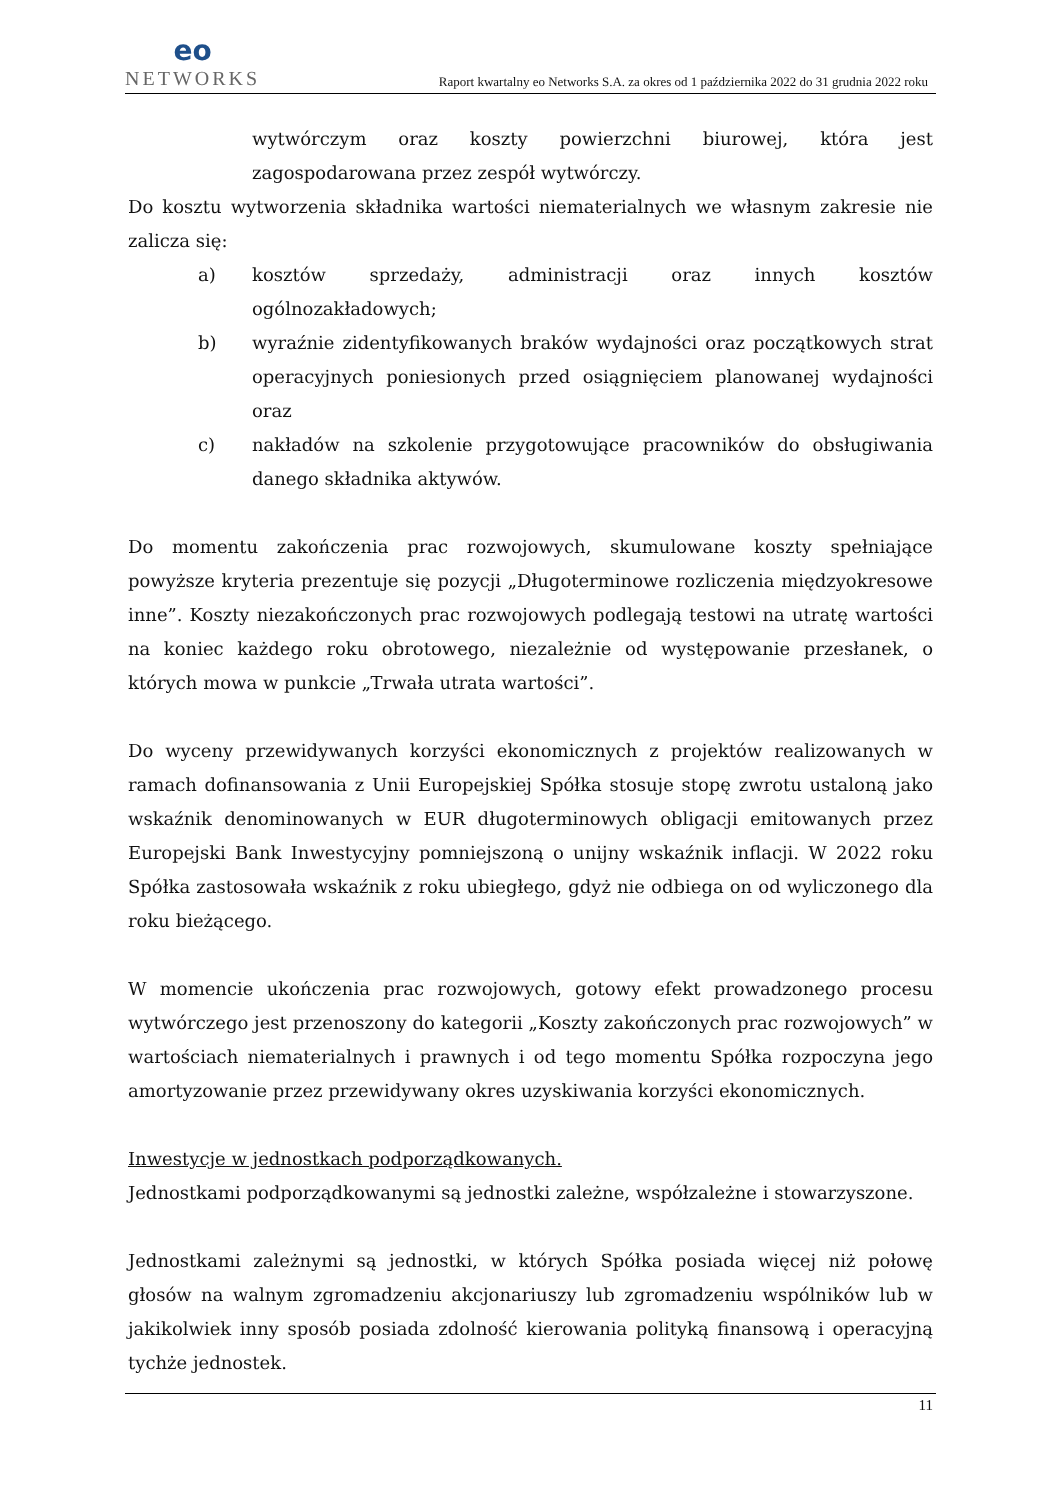eo
NETWORKS
Raport kwartalny eo Networks S.A. za okres od 1 października 2022 do 31 grudnia 2022 roku
wytwórczym oraz koszty powierzchni biurowej, która jest zagospodarowana przez zespół wytwórczy.
Do kosztu wytworzenia składnika wartości niematerialnych we własnym zakresie nie zalicza się:
a) kosztów sprzedaży, administracji oraz innych kosztów ogólnozakładowych;
b) wyraźnie zidentyfikowanych braków wydajności oraz początkowych strat operacyjnych poniesionych przed osiągnięciem planowanej wydajności oraz
c) nakładów na szkolenie przygotowujące pracowników do obsługiwania danego składnika aktywów.
Do momentu zakończenia prac rozwojowych, skumulowane koszty spełniające powyższe kryteria prezentuje się pozycji „Długoterminowe rozliczenia międzyokresowe inne”. Koszty niezakończonych prac rozwojowych podlegają testowi na utratę wartości na koniec każdego roku obrotowego, niezależnie od występowanie przesłanek, o których mowa w punkcie „Trwała utrata wartości”.
Do wyceny przewidywanych korzyści ekonomicznych z projektów realizowanych w ramach dofinansowania z Unii Europejskiej Spółka stosuje stopę zwrotu ustaloną jako wskaźnik denominowanych w EUR długoterminowych obligacji emitowanych przez Europejski Bank Inwestycyjny pomniejszoną o unijny wskaźnik inflacji. W 2022 roku Spółka zastosowała wskaźnik z roku ubiegłego, gdyż nie odbiega on od wyliczonego dla roku bieżącego.
W momencie ukończenia prac rozwojowych, gotowy efekt prowadzonego procesu wytwórczego jest przenoszony do kategorii „Koszty zakończonych prac rozwojowych” w wartościach niematerialnych i prawnych i od tego momentu Spółka rozpoczyna jego amortyzowanie przez przewidywany okres uzyskiwania korzyści ekonomicznych.
Inwestycje w jednostkach podporządkowanych.
Jednostkami podporządkowanymi są jednostki zależne, współzależne i stowarzyszone.
Jednostkami zależnymi są jednostki, w których Spółka posiada więcej niż połowę głosów na walnym zgromadzeniu akcjonariuszy lub zgromadzeniu wspólników lub w jakikolwiek inny sposób posiada zdolność kierowania polityką finansową i operacyjną tychże jednostek.
11